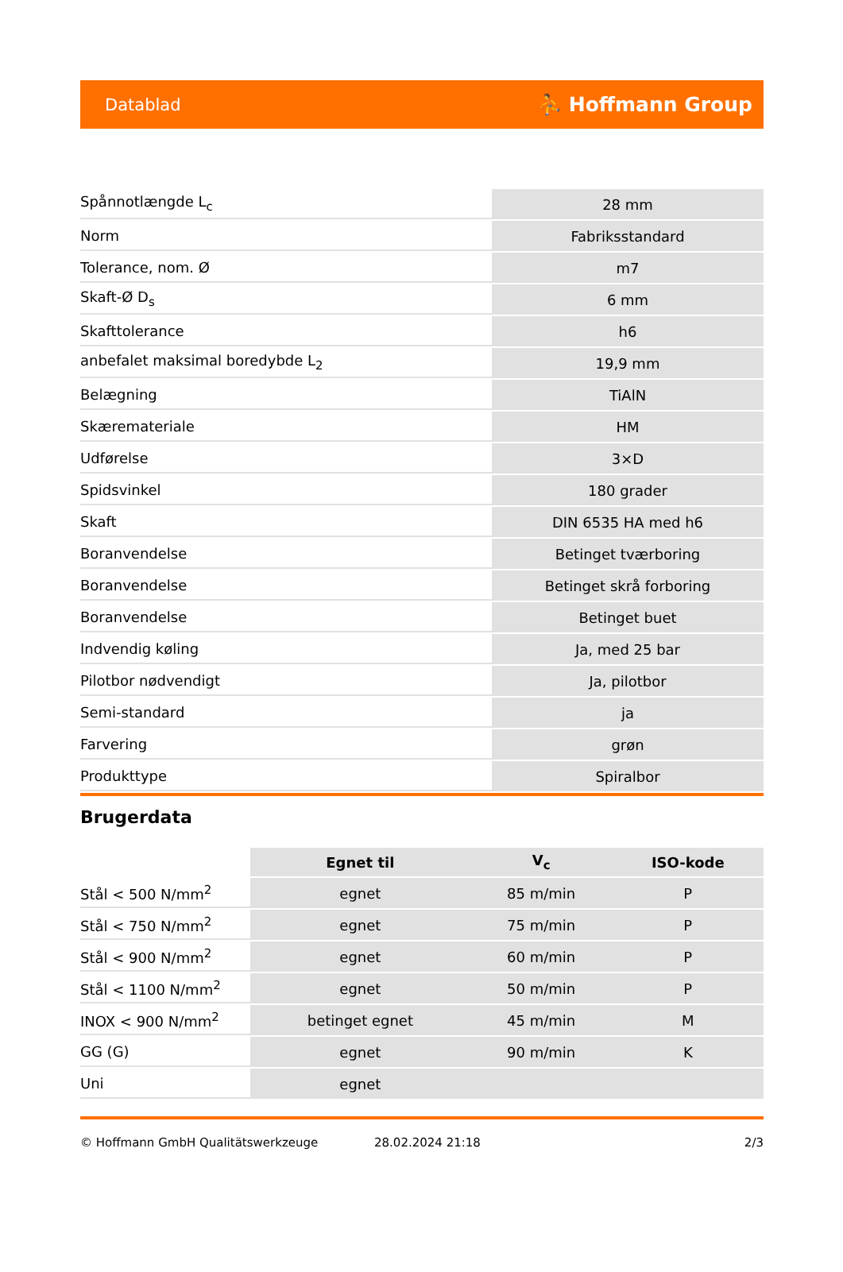Datablad ⛹ Hoffmann Group
| Spånnotlængde L<sub>c</sub> | 28 mm |
| Norm | Fabriksstandard |
| Tolerance, nom. Ø | m7 |
| Skaft-Ø D<sub>s</sub> | 6 mm |
| Skafttolerance | h6 |
| anbefalet maksimal boredybde L<sub>2</sub> | 19,9 mm |
| Belægning | TiAlN |
| Skæremateriale | HM |
| Udførelse | 3×D |
| Spidsvinkel | 180 grader |
| Skaft | DIN 6535 HA med h6 |
| Boranvendelse | Betinget tværboring |
| Boranvendelse | Betinget skrå forboring |
| Boranvendelse | Betinget buet |
| Indvendig køling | Ja, med 25 bar |
| Pilotbor nødvendigt | Ja, pilotbor |
| Semi-standard | ja |
| Farvering | grøn |
| Produkttype | Spiralbor |
Brugerdata
| | Egnet til | V<sub>c</sub> | ISO-kode |
| --- | --- | --- | --- |
| Stål < 500 N/mm<sup>2</sup> | egnet | 85 m/min | P |
| Stål < 750 N/mm<sup>2</sup> | egnet | 75 m/min | P |
| Stål < 900 N/mm<sup>2</sup> | egnet | 60 m/min | P |
| Stål < 1100 N/mm<sup>2</sup> | egnet | 50 m/min | P |
| INOX < 900 N/mm<sup>2</sup> | betinget egnet | 45 m/min | M |
| GG (G) | egnet | 90 m/min | K |
| Uni | egnet | | |
© Hoffmann GmbH Qualitätswerkzeuge 28.02.2024 21:18 2/3